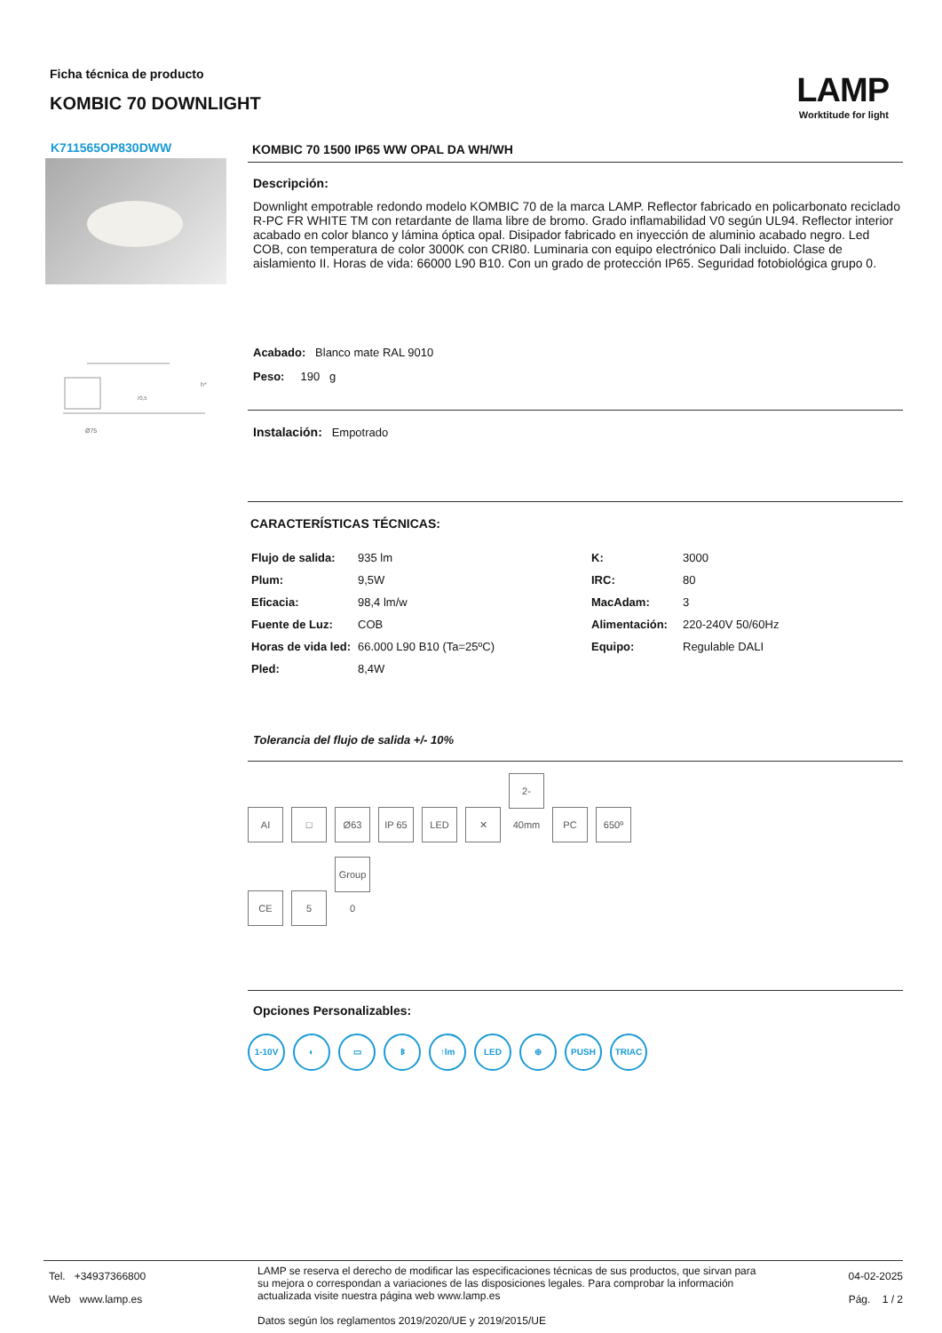Ficha técnica de producto
KOMBIC 70 DOWNLIGHT
LAMP
Worktitude for light
K711565OP830DWW
70,5
h*
Ø75
KOMBIC 70 1500 IP65 WW OPAL DA WH/WH
Descripción:
Downlight empotrable redondo modelo KOMBIC 70 de la marca LAMP. Reflector fabricado en policarbonato reciclado R-PC FR WHITE TM con retardante de llama libre de bromo. Grado inflamabilidad V0 según UL94. Reflector interior acabado en color blanco y lámina óptica opal. Disipador fabricado en inyección de aluminio acabado negro. Led COB, con temperatura de color 3000K con CRI80. Luminaria con equipo electrónico Dali incluido. Clase de aislamiento II. Horas de vida: 66000 L90 B10. Con un grado de protección IP65. Seguridad fotobiológica grupo 0.
Acabado: Blanco mate RAL 9010
Peso: 190 g
Instalación: Empotrado
CARACTERÍSTICAS TÉCNICAS:
| Flujo de salida: | 935 lm | K: | 3000 |
| Plum: | 9,5W | IRC: | 80 |
| Eficacia: | 98,4 lm/w | MacAdam: | 3 |
| Fuente de Luz: | COB | Alimentación: | 220-240V 50/60Hz |
| Horas de vida led: | 66.000 L90 B10 (Ta=25ºC) | Equipo: | Regulable DALI |
| Pled: | 8,4W | | |
Tolerancia del flujo de salida +/- 10%
AI □ Ø63 IP 65 LED ✕ 2-40mm PC 650º
CE 5 Group 0
Opciones Personalizables:
1-10V ◐ ▭ ᛒ ↑lm LED ⊕ PUSH TRIAC
Tel. +34937366800
Web www.lamp.es
LAMP se reserva el derecho de modificar las especificaciones técnicas de sus productos, que sirvan para su mejora o correspondan a variaciones de las disposiciones legales. Para comprobar la información actualizada visite nuestra página web www.lamp.es
Datos según los reglamentos 2019/2020/UE y 2019/2015/UE
04-02-2025
Pág. 1 / 2